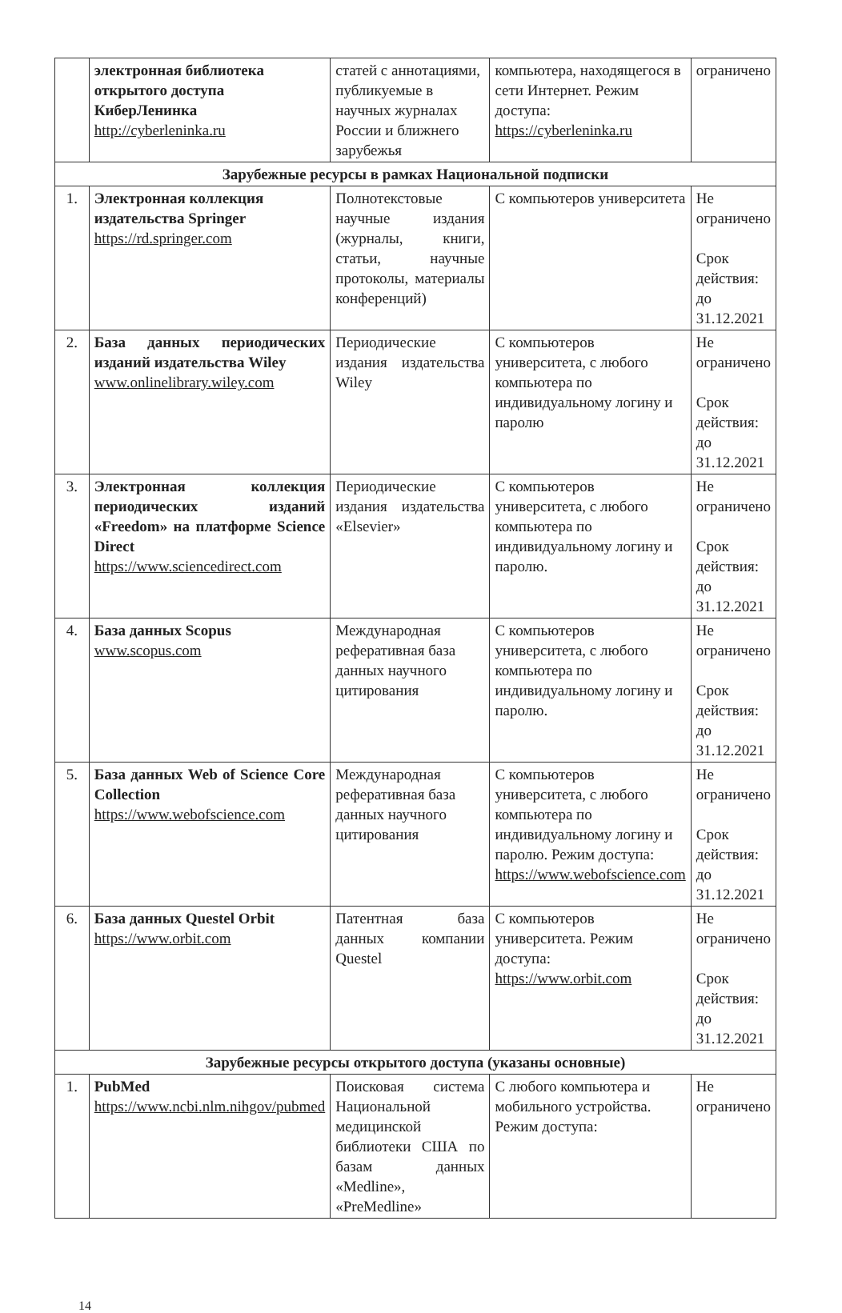| | электронная библиотека открытого доступа КиберЛенинка http://cyberleninka.ru | статей с аннотациями, публикуемые в научных журналах России и ближнего зарубежья | компьютера, находящегося в сети Интернет. Режим доступа: https://cyberleninka.ru | ограничено |
| Зарубежные ресурсы в рамках Национальной подписки | | | | |
| 1. | Электронная коллекция издательства Springer https://rd.springer.com | Полнотекстовые научные издания (журналы, книги, статьи, научные протоколы, материалы конференций) | С компьютеров университета | Не ограничено Срок действия: до 31.12.2021 |
| 2. | База данных периодических изданий издательства Wiley www.onlinelibrary.wiley.com | Периодические издания издательства Wiley | С компьютеров университета, с любого компьютера по индивидуальному логину и паролю | Не ограничено Срок действия: до 31.12.2021 |
| 3. | Электронная коллекция периодических изданий «Freedom» на платформе Science Direct https://www.sciencedirect.com | Периодические издания издательства «Elsevier» | С компьютеров университета, с любого компьютера по индивидуальному логину и паролю. | Не ограничено Срок действия: до 31.12.2021 |
| 4. | База данных Scopus www.scopus.com | Международная реферативная база данных научного цитирования | С компьютеров университета, с любого компьютера по индивидуальному логину и паролю. | Не ограничено Срок действия: до 31.12.2021 |
| 5. | База данных Web of Science Core Collection https://www.webofscience.com | Международная реферативная база данных научного цитирования | С компьютеров университета, с любого компьютера по индивидуальному логину и паролю. Режим доступа: https://www.webofscience.com | Не ограничено Срок действия: до 31.12.2021 |
| 6. | База данных Questel Orbit https://www.orbit.com | Патентная база данных компании Questel | С компьютеров университета. Режим доступа: https://www.orbit.com | Не ограничено Срок действия: до 31.12.2021 |
| Зарубежные ресурсы открытого доступа (указаны основные) | | | | |
| 1. | PubMed https://www.ncbi.nlm.nihgov/pubmed | Поисковая система Национальной медицинской библиотеки США по базам данных «Medline», «PreMedline» | С любого компьютера и мобильного устройства. Режим доступа: | Не ограничено |
14